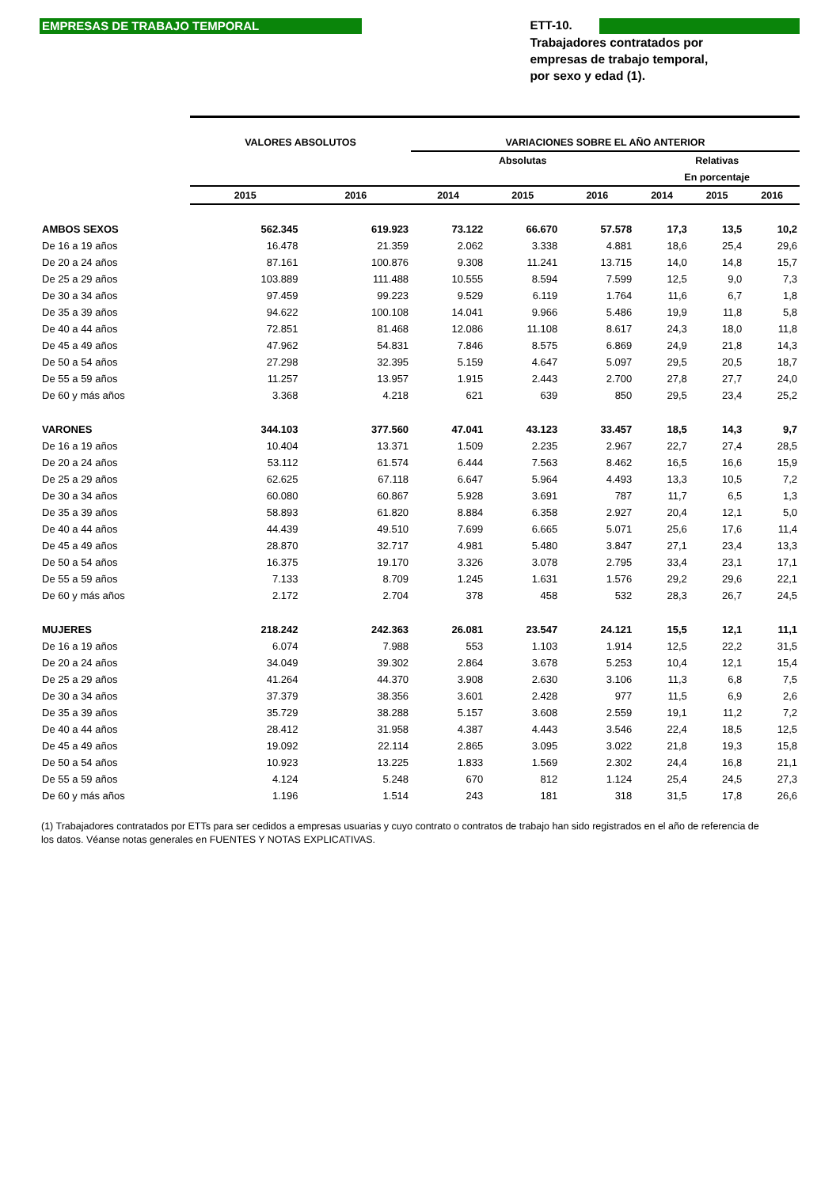EMPRESAS DE TRABAJO TEMPORAL
ETT-10.
Trabajadores contratados por
empresas de trabajo temporal,
por sexo y edad (1).
| | VALORES ABSOLUTOS | | VARIACIONES SOBRE EL AÑO ANTERIOR | | | | | |
| --- | --- | --- | --- | --- | --- | --- | --- | --- |
| | | | Absolutas | | | Relativas | | |
| | | | | | | En porcentaje | | |
| | 2015 | 2016 | 2014 | 2015 | 2016 | 2014 | 2015 | 2016 |
| AMBOS SEXOS | 562.345 | 619.923 | 73.122 | 66.670 | 57.578 | 17,3 | 13,5 | 10,2 |
| De 16 a 19 años | 16.478 | 21.359 | 2.062 | 3.338 | 4.881 | 18,6 | 25,4 | 29,6 |
| De 20 a 24 años | 87.161 | 100.876 | 9.308 | 11.241 | 13.715 | 14,0 | 14,8 | 15,7 |
| De 25 a 29 años | 103.889 | 111.488 | 10.555 | 8.594 | 7.599 | 12,5 | 9,0 | 7,3 |
| De 30 a 34 años | 97.459 | 99.223 | 9.529 | 6.119 | 1.764 | 11,6 | 6,7 | 1,8 |
| De 35 a 39 años | 94.622 | 100.108 | 14.041 | 9.966 | 5.486 | 19,9 | 11,8 | 5,8 |
| De 40 a 44 años | 72.851 | 81.468 | 12.086 | 11.108 | 8.617 | 24,3 | 18,0 | 11,8 |
| De 45 a 49 años | 47.962 | 54.831 | 7.846 | 8.575 | 6.869 | 24,9 | 21,8 | 14,3 |
| De 50 a 54 años | 27.298 | 32.395 | 5.159 | 4.647 | 5.097 | 29,5 | 20,5 | 18,7 |
| De 55 a 59 años | 11.257 | 13.957 | 1.915 | 2.443 | 2.700 | 27,8 | 27,7 | 24,0 |
| De 60 y más años | 3.368 | 4.218 | 621 | 639 | 850 | 29,5 | 23,4 | 25,2 |
| VARONES | 344.103 | 377.560 | 47.041 | 43.123 | 33.457 | 18,5 | 14,3 | 9,7 |
| De 16 a 19 años | 10.404 | 13.371 | 1.509 | 2.235 | 2.967 | 22,7 | 27,4 | 28,5 |
| De 20 a 24 años | 53.112 | 61.574 | 6.444 | 7.563 | 8.462 | 16,5 | 16,6 | 15,9 |
| De 25 a 29 años | 62.625 | 67.118 | 6.647 | 5.964 | 4.493 | 13,3 | 10,5 | 7,2 |
| De 30 a 34 años | 60.080 | 60.867 | 5.928 | 3.691 | 787 | 11,7 | 6,5 | 1,3 |
| De 35 a 39 años | 58.893 | 61.820 | 8.884 | 6.358 | 2.927 | 20,4 | 12,1 | 5,0 |
| De 40 a 44 años | 44.439 | 49.510 | 7.699 | 6.665 | 5.071 | 25,6 | 17,6 | 11,4 |
| De 45 a 49 años | 28.870 | 32.717 | 4.981 | 5.480 | 3.847 | 27,1 | 23,4 | 13,3 |
| De 50 a 54 años | 16.375 | 19.170 | 3.326 | 3.078 | 2.795 | 33,4 | 23,1 | 17,1 |
| De 55 a 59 años | 7.133 | 8.709 | 1.245 | 1.631 | 1.576 | 29,2 | 29,6 | 22,1 |
| De 60 y más años | 2.172 | 2.704 | 378 | 458 | 532 | 28,3 | 26,7 | 24,5 |
| MUJERES | 218.242 | 242.363 | 26.081 | 23.547 | 24.121 | 15,5 | 12,1 | 11,1 |
| De 16 a 19 años | 6.074 | 7.988 | 553 | 1.103 | 1.914 | 12,5 | 22,2 | 31,5 |
| De 20 a 24 años | 34.049 | 39.302 | 2.864 | 3.678 | 5.253 | 10,4 | 12,1 | 15,4 |
| De 25 a 29 años | 41.264 | 44.370 | 3.908 | 2.630 | 3.106 | 11,3 | 6,8 | 7,5 |
| De 30 a 34 años | 37.379 | 38.356 | 3.601 | 2.428 | 977 | 11,5 | 6,9 | 2,6 |
| De 35 a 39 años | 35.729 | 38.288 | 5.157 | 3.608 | 2.559 | 19,1 | 11,2 | 7,2 |
| De 40 a 44 años | 28.412 | 31.958 | 4.387 | 4.443 | 3.546 | 22,4 | 18,5 | 12,5 |
| De 45 a 49 años | 19.092 | 22.114 | 2.865 | 3.095 | 3.022 | 21,8 | 19,3 | 15,8 |
| De 50 a 54 años | 10.923 | 13.225 | 1.833 | 1.569 | 2.302 | 24,4 | 16,8 | 21,1 |
| De 55 a 59 años | 4.124 | 5.248 | 670 | 812 | 1.124 | 25,4 | 24,5 | 27,3 |
| De 60 y más años | 1.196 | 1.514 | 243 | 181 | 318 | 31,5 | 17,8 | 26,6 |
(1) Trabajadores contratados por ETTs para ser cedidos a empresas usuarias y cuyo contrato o contratos de trabajo han sido registrados en el año de referencia de los datos. Véanse notas generales en FUENTES Y NOTAS EXPLICATIVAS.